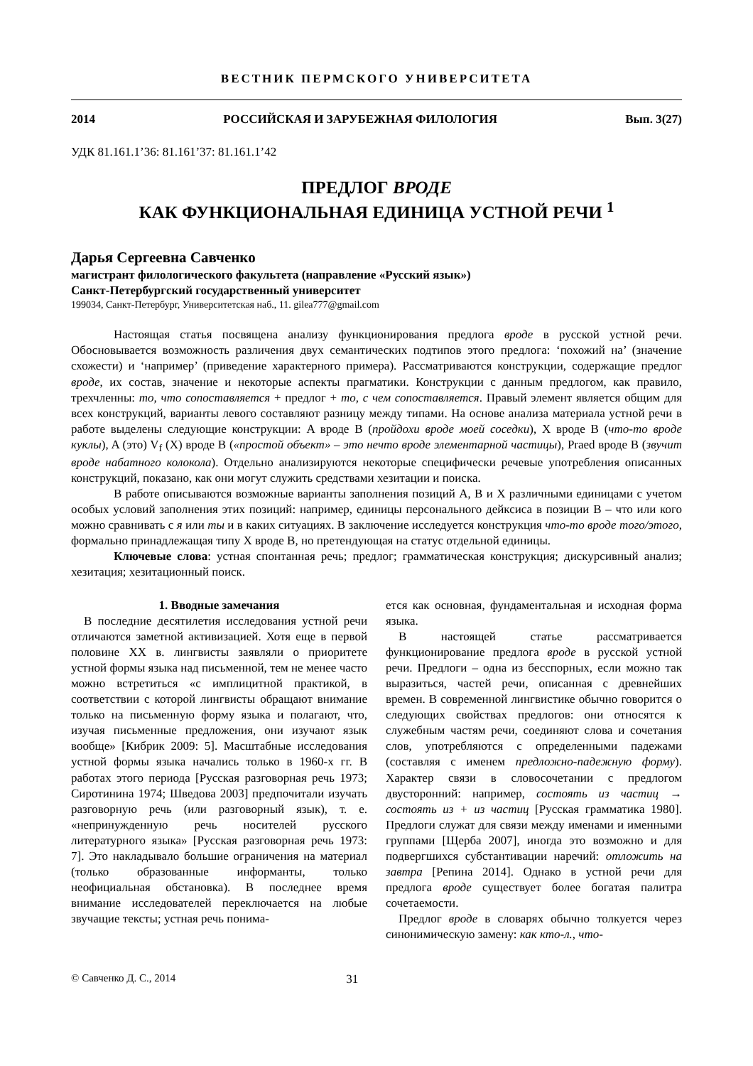ВЕСТНИК ПЕРМСКОГО УНИВЕРСИТЕТА
2014 РОССИЙСКАЯ И ЗАРУБЕЖНАЯ ФИЛОЛОГИЯ Вып. 3(27)
УДК 81.161.1’36: 81.161’37: 81.161.1’42
ПРЕДЛОГ ВРОДЕ
КАК ФУНКЦИОНАЛЬНАЯ ЕДИНИЦА УСТНОЙ РЕЧИ <sup>1</sup>
Дарья Сергеевна Савченко
магистрант филологического факультета (направление «Русский язык»)
Санкт-Петербургский государственный университет
199034, Санкт-Петербург, Университетская наб., 11. gilea777@gmail.com
Настоящая статья посвящена анализу функционирования предлога вроде в русской устной речи. Обосновывается возможность различения двух семантических подтипов этого предлога: ‘похожий на’ (значение схожести) и ‘например’ (приведение характерного примера). Рассматриваются конструкции, содержащие предлог вроде, их состав, значение и некоторые аспекты прагматики. Конструкции с данным предлогом, как правило, трехчленны: то, что сопоставляется + предлог + то, с чем сопоставляется. Правый элемент является общим для всех конструкций, варианты левого составляют разницу между типами. На основе анализа материала устной речи в работе выделены следующие конструкции: A вроде B (пройдохи вроде моей соседки), X вроде B (что-то вроде куклы), A (это) V<sub>f</sub> (X) вроде B («простой объект» – это нечто вроде элементарной частицы), Praed вроде B (звучит вроде набатного колокола). Отдельно анализируются некоторые специфически речевые употребления описанных конструкций, показано, как они могут служить средствами хезитации и поиска.
В работе описываются возможные варианты заполнения позиций A, B и X различными единицами с учетом особых условий заполнения этих позиций: например, единицы персонального дейксиса в позиции B – что или кого можно сравнивать с я или ты и в каких ситуациях. В заключение исследуется конструкция что-то вроде того/этого, формально принадлежащая типу X вроде B, но претендующая на статус отдельной единицы.
Ключевые слова: устная спонтанная речь; предлог; грамматическая конструкция; дискурсивный анализ; хезитация; хезитационный поиск.
1. Вводные замечания
В последние десятилетия исследования устной речи отличаются заметной активизацией. Хотя еще в первой половине XX в. лингвисты заявляли о приоритете устной формы языка над письменной, тем не менее часто можно встретиться «с имплицитной практикой, в соответствии с которой лингвисты обращают внимание только на письменную форму языка и полагают, что, изучая письменные предложения, они изучают язык вообще» [Кибрик 2009: 5]. Масштабные исследования устной формы языка начались только в 1960-х гг. В работах этого периода [Русская разговорная речь 1973; Сиротинина 1974; Шведова 2003] предпочитали изучать разговорную речь (или разговорный язык), т. е. «непринужденную речь носителей русского литературного языка» [Русская разговорная речь 1973: 7]. Это накладывало большие ограничения на материал (только образованные информанты, только неофициальная обстановка). В последнее время внимание исследователей переключается на любые звучащие тексты; устная речь понима-
ется как основная, фундаментальная и исходная форма языка.
В настоящей статье рассматривается функционирование предлога вроде в русской устной речи. Предлоги – одна из бесспорных, если можно так выразиться, частей речи, описанная с древнейших времен. В современной лингвистике обычно говорится о следующих свойствах предлогов: они относятся к служебным частям речи, соединяют слова и сочетания слов, употребляются с определенными падежами (составляя с именем предложно-падежную форму). Характер связи в словосочетании с предлогом двусторонний: например, состоять из частиц → состоять из + из частиц [Русская грамматика 1980]. Предлоги служат для связи между именами и именными группами [Щерба 2007], иногда это возможно и для подвергшихся субстантивации наречий: отложить на завтра [Репина 2014]. Однако в устной речи для предлога вроде существует более богатая палитра сочетаемости.
Предлог вроде в словарях обычно толкуется через синонимическую замену: как кто-л., что-
© Савченко Д. С., 2014 31